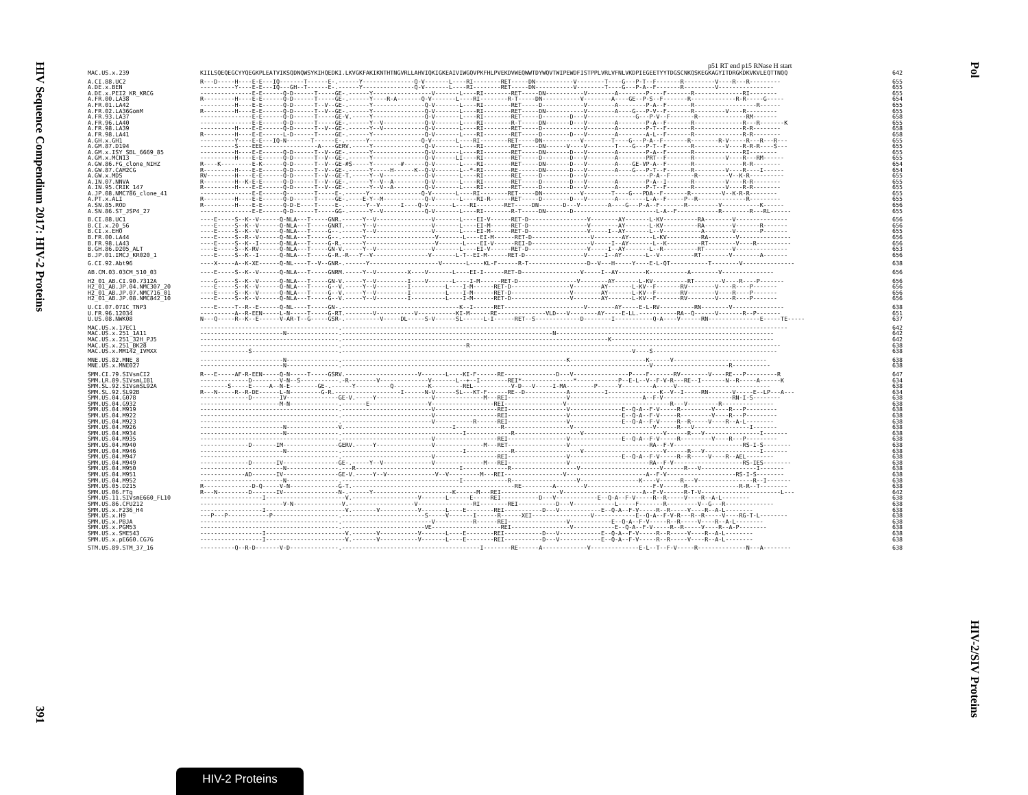HIV Sequence Compendium 2017: HIV-2 Proteins
391
Pol
HIV-2/SIV Proteins
p51 RT end p15 RNase H start
| MAC.US.x.239 | KIILSQEQEGCYYQEGKPLEATVIKSQDNQWSYKIHQEDKI.LKVGKFAKIKNTHTNGVRLLAHVIQKIGKEAIVIWGQVPKFHLPVEKDVWEQWWTDYWQVTWIPEWDFISTPPLVRLVFNLVKDPIEGEETYYTDGSCNKQSKEGKAGYITDRGKDKVKVLEQTTNQQ | 642 |
| A.CI.88.UC2 | R---D-----H----E-E---IQ-------T------E-.------Y---------------Q-V-------L----RI--------RET-----DN-----------V--------T----G---P-T--F-------R---------V----R---R--------- | 655 |
| A.DE.x.BEN | ----------Y----E-E---IQ---GH--T------E-.------Y---------------Q-V-------L----RI--------RET-----DN-----------V--------T----G---P-A--F-------R---------V---------------- | 655 |
| A.DE.x.PEI2_KR_KRCG | ---------------E-E------Q-D------T-----GE-.------Y-----------------V-------L----RI--------RET-----DN-----------V--------A--------P----F-------R--------------RI-------- | 655 |
| A.FR.00.LA38 | R---------H----E-E------Q-D------T-----GE-.------Y----R-A-------Q-V-------L----RI--------R-T-----DN-----------V--------A----GE--P-S--F-------R-------------R-R-----G----- | 654 |
| A.FR.01.LA42 | ----------H----E-E------Q-D------T--V--GE-.------Y---------------Q-V-------L----RI--------RET-----D------------V--------A--------P-A--F-------R------------------R------ | 655 |
| A.FR.02.LA36GomM | R---------H----E-E------Q-D------T--V--GE-.------Y---------------Q-V-------L----RI--------RET-----DN-----------V--------A----G---P-V--F-------R---------V----R--------- | 655 |
| A.FR.93.LA37 | ---------------E-E------Q-D------T-----GE-V.-----Y---------------Q-V-------L----RI--------RET-----D--------D---V--------------G---P-V--F-------R--------------RM------- | 658 |
| A.FR.96.LA40 | ---------------E-E------Q-D------T-----GE-.------Y--V------------Q-V-------L----RI--------R-T-----DN-------D---V--------A--------P-A--F-------R--------------R---R-------K | 655 |
| A.FR.98.LA39 | ----------H----E-E------Q-D------T--V--GE-.------Y--V------------Q-V-------L----RI--------RET-----D------------V--------A--------P-T--F-------R--------------R-R-------- | 658 |
| A.FR.98.LA41 | R---------H----E-E------L-D------T-----GE-.------Y---------------Q-V-------L----RI--------RET-----D--------D---V--------A--------A-L--F-------R--------------R-R-------- | 658 |
| A.GH.x.GH1 | ----------Y----E-E---IQ-N-------T------E-.------Y---------------Q-V-------L----RI--------RET-----DN-----------V--------T----G---P-A--F-------R--------R-V-----R---R---R--- | 655 |
| A.GM.87.D194 | ----------S----EEE----------------A----GERV.-----Y---------------Q-V-------L----RI--------RET-----DN------V----V--------T----G---P-T--F-------R---------V----R-R-R----S--- | 655 |
| A.GM.x.ISY_SBL_6669_85 | ----------H----E-E------Q-D------T--V--GE-.------Y---------------Q-V-------L----RI--------RET-----DN-------D---V--------A--------P-A--F-------R--------------RI-------- | 655 |
| A.GM.x.MCN13 | ----------H----E-E------Q-D------T--V--GE-.------Y---------------Q-V------LI----RI--------RET-----D--------D---V--------A--------PRT--F-------R---------V----R---RM------ | 655 |
| A.GW.86.FG_clone_NIHZ | R----K---------E-K------Q-D------T--V--GE-#S-----Y--------#------Q-V-------L----RI--------RET-----DN-------D---V--------A----GE-VP-A--F-------R--------------R-R-------- | 654 |
| A.GW.87.CAM2CG | R---------H----E-E------Q-D------T--V--GE-.------Y-----H------K--Q-V-------L--*-RI--------RE------DN-------D---V--------A----G---P-T--F-------R---------V----R----I------ | 654 |
| A.GW.x.MDS | RV--------H----E-E------Q-D------T--V--GE-T.-----Y--V------------Q-V-------L----RI--------REI-----D--------D---V------------------P-A--F-------R---------V--K-R---------- | 655 |
| A.IN.07.NNVA | R---------H--K-E-E------Q-D------T--V--GE-.------Y--V--A---------Q-V-------L----RI--------RET-----D--------D---V--------A--------P-A--I-------R---------V----R-R-------- | 655 |
| A.IN.95.CRIK_147 | R---------H----E-E------Q-D------T--V--GE-.------Y--V--A---------Q-V-------L----RI--------RET-----D--------D---V--------A--------P-T--F-------R---------V----R-R-------- | 655 |
| A.JP.08.NMC786_clone_41 | ---------------E-E------Q--------T-----E-.------Y---------------Q-V-------L----RI--------RET-----DN-----------V--------T----G---PDA--F-------R---------V--K-R-R-------- | 655 |
| A.PT.x.ALI | R---------H----E-E------Q-D------T-----GE-.----E-Y--M------------Q-V-------L----RI-R------RET-----D--------D---V--------A--------L-A--F-----P--R--------------R--------- | 655 |
| A.SN.85.ROD | R---------H----E-E------Q-D-E----T-----E-.------Y--V------I----Q-V-------L----RI--------RET-----DN-------D---V--------A----G---P-A--F-------R---------V-----------K------ | 656 |
| A.SN.86.ST_JSP4_27 | ---------------E-E------Q-D------T-----GG-.------Y--V------------Q-V-------L----RI--------R-T-----DN-------D------------------------L-A--F------------R--------R---RL------ | 655 |
| B.CI.88.UC1 | ----E-----S--K--V------Q-NLA---T-----GNR.------Y--V----------------V-------L----EI-V------RET-D-----------------V--------AY-------L-KV----------RA--------V--------------- | 656 |
| B.CI.x.20_56 | ----E-----S--K--V------Q-NLA---T-----GNRT.-----Y--V----------------V-------L----EI-M------RET-D-----------------V--------AY-------L-KV----------RA--------V-------R------- | 656 |
| B.CI.x.EHO | ----E-----S--K--V------Q-NLA---T-----G--.------Y--V----------------V-------L----EI-M------RET-D-----------------V-----I--AY-------L--V-----------A--------V-------P------- | 655 |
| B.FR.00.LA44 | ----E-----S--R--V------Q-NLA---T-----G--.------Y--------------------V-------L----EI-M------RET-D-----------------V--------AY-------L-KV----------RA--------V--------------- | 656 |
| B.FR.98.LA43 | ----E-----S--K--I------Q-NLA---T-----G-R.------Y--------------------V-------L----EI-V------REI-D-----------------V-----I--AY-------L--K----------RT--------V----R---------- | 656 |
| B.GH.86.D205_ALT | ----E-----S--K-RV------Q-NLA---T-----GN-V.-----Y--V----------------V-------L----EI-V------RET-D-----------------V-----I--AY-------L--R----------RT--------V--------------- | 653 |
| B.JP.01.IMCJ_KR020_1 | ----E-----S--K--I------Q-NLA---T-----G-R.-R---Y--V----------------V-------L-T--EI-M------RET-D-----------------V-----I--AY-------L--V----------RT--------V--------A------- | 656 |
| G.CI.92.Abt96 | ----X-----A--K-XE------Q-NL----T--V--GNR-.------Y--------------------V-------L----KL-F------R-T-----------------D--V---H-----Y----E-L-QT-----------T--------V--------------- | 638 |
| AB.CM.03.03CM_510_03 | ----E-----S--K--V------Q-NLA---T-----GNRM.-----Y--V---------X----V-------L----EI-I------RET-D-----------------V-----I--AY--------K-----------A--------V--------------- | 656 |
| H2_01_AB.CI.90.7312A | ----G-----S--K--V------Q-NLA---T-----GN-V.-----Y--V---------I----V-------L----I-M------RET-D-----------------V--------AY-------L-KV----------RT--------V----R----P------- | 656 |
| H2_01_AB.JP.04.NMC307_20 | ----E-----S--K--V------Q-NLA---T-----G--V.-----Y--V---------I----------L----I-M------RET-D-----------------V--------AY-------L-KV--F-------RV--------V----R----P------- | 656 |
| H2_01_AB.JP.07.NMC716_01 | ----E-----S--K--V------Q-NLA---T-----G--V.-----Y--V---------I----------L----I-M------RET-D-----------------V--------AY-------L-KV--F-------RV--------V----R----P------- | 656 |
| H2_01_AB.JP.08.NMC842_10 | ----E-----S--K--V------Q-NLA---T-----G--V.-----Y--V---------I----------L----I-M------RET-D-----------------V--------AY-------L-KV--F-------RV--------V----R----P------- | 656 |
| U.CI.07.07IC_TNP3 | ----E-----T--R--E------Q-NL----T-----GN-.----------------------------------K--I------RET-----------------------V--------AY-----E-L-RV----------RN--------V--------------- | 638 |
| U.FR.96.12034 | ----------A--R-EEN-----L-N-----T-----G-RT.--------V-----------V-----------KI-M------RE--------------VLD---V--------AY-----E-LL.-----------RA--Q------V-------R--P------- | 651 |
| U.US.08.NWK08 | N---Q-----R--K--E------V-AR-T--G-----GSR-.----------V-----DL-----S-V------SL------L-I------RET--S-------------D--------I-----------Q-A----V------RN---------------E-----TE----- | 637 |
| MAC.US.x.17EC1 | ----------------------------------------.--------------------------------------------------------------------------------------------------------------------------------- | 642 |
| MAC.US.x.251_1A11 | ------------------------N---------------.-------------------------------------------------------------N--------------------------------------------------------------- | 642 |
| MAC.US.x.251_32H_PJ5 | ----------------------------------------.-----------------------------------------------------------------------------K----------------------------------------------- | 642 |
| MAC.US.x.251_BK28 | ----------------------------------------.------------------------------------R------------------------------------------------------------------------------------------ | 638 |
| MAC.US.x.MM142_IVMXX | --------------S-------------------------.------------------------------------------------------------------------------------V----S------------------------------------ | 638 |
| MNE.US.82.MNE_8 | ------------------------N---------------.-----------------------------------------------------------------K----------------------K------V--------------------------- | 638 |
| MNE.US.x.MNE027 | ------------------------N---------------.-----------------------------------------------------------------------------------------V----------------------R----------- | 638 |
| SMM.CI.79.SIVsmCI2 | R---E-----AF-R-EEN-----Q-N-----T-----GSRV.---------------------V-------L----KI-F------RE---------------D---V----------------P----F-------RV--------V----RE---P---------R | 647 |
| SMM.LR.89.SIVsmLIB1 | --------------D--------V-N--S-----------.-R--------V--------------V-------L--+--I--------REI*---------------*------------P--E-L--V--F-V-R---RE--I-------N--R-----A------K | 634 |
| SMM.SL.92.SIVsmSL92A | --------S-----E-----A--N-E--------GE-.------Y----------Q----------K---------REL-----------V-D---V-----I-MA--------P------V---------A-----V--------------------------- | 638 |
| SMM.SL.92.SL92B | R---N-----R--R-DE------L-N---------G-R.-------------------I------N-V------SL---KT-F------RE--D------------A----------I---------------K--V--I-----RN-------V-----E--LP---A--- | 634 |
| SMM.US.04.G078 | --------------D--------IV---------------GE-V.-----Y----------------V--------------M---REI-----------------V---------------------A--F-V--------------------RN-I-S-------- | 638 |
| SMM.US.04.G932 | -----------------------M-N--------------.-------E-----------------V------------------REI-----------------V------------------------------R---V---------R--------------- | 638 |
| SMM.US.04.M919 | ----------------------------------------.--------------------------V------------------REI-----------------V---------------E--Q-A--F-V-----R---------V----R---P--------- | 638 |
| SMM.US.04.M922 | ----------------------------------------.--------------------------V------------------REI-----------------V---------------E--Q-A--F-V-----R---------V----R---P--------- | 638 |
| SMM.US.04.M923 | ----------------------------------------.--------------------------V-----------R------REI-----------------V---------------E--Q-A--F-V-----R--R-----V----R--A-L-------- | 638 |
| SMM.US.04.M926 | ------------------------N---------------V.-------------------------------I-------------R-------------------V-----------------------V------R---V----------------I------- | 638 |
| SMM.US.04.M934 | ------------------------N---------------.-----------------------------------I-------------R-------------------V-----------------------V------R---V----------------I------- | 638 |
| SMM.US.04.M935 | ----------------------------------------.--------------------------V------------------REI-----------------V---------------E--Q-A--F-V-----R---------V----R---P--------- | 638 |
| SMM.US.04.M940 | --------------D-------IM----------------GERV.-----Y----------------V--------------M---RET-----------------V-----------------------RA--F-V--------------------RS-I-S-------- | 638 |
| SMM.US.04.M946 | ------------------------N---------------.-----------------------------------I-------------R-------------------V-----------------------V------R---V----------------I------- | 638 |
| SMM.US.04.M947 | ----------------------------------------.--------------------------V------------------REI-----------------V---------------E--Q-A--F-V-----R--R-----V----R--AEL-------- | 638 |
| SMM.US.04.M949 | --------------D-------IV----------------GE-.-----Y--V--------------V--------------M---REI-----------------V-----------------------RA--F-V--------------------RS-IES-------- | 638 |
| SMM.US.04.M950 | ------------------------N---------------.---R------------------------------I-------------R-------------------V-----------------------V------R---V----------------I------- | 638 |
| SMM.US.04.M951 | -------------AD-------IV----------------GE-V.-----Y--V--------------V--V---------M---REI-----------------V-----------------------A--F-V--------------------RS-I-S-------- | 638 |
| SMM.US.04.M952 | ------------------------N---------------.----------------------------------I-------------R-------------------V-----------------K----V------R---V----------------R--I------- | 638 |
| SMM.US.05.D215 | R--------------D-Q-----V-N--------------G-T.-----------------------------------------------RE---------A--------V-------------------F-V------R---------------R-R--T-------- | 638 |
| SMM.US.06.FTq | R---N---------D-------IV----------------N-.------Y-----------------------K------M---REI-----------------V-----------------------A--F-V------R-T-V-----------------------L--- | 642 |
| SMM.US.11.SIVsmE660_FL10 | ------------------I-----------------------V.-------------------V-------L------E-----REI-----------D---V------------E--Q-A--F-V-----R--R-----V----R--A-L-------- | 638 |
| SMM.US.86.CFU212 | ------------------------V-N--------------V.-------------------V----------------RI--------REI-----------D---V------------L-----F-------R---------V--G---R-------------- | 638 |
| SMM.US.x.F236_H4 | ------------------I-----------------------V.-------V-----------V-------L----E--------REI-----------D---V------------E--Q-A--F-V-----R--R-----V----R--A-L-------- | 638 |
| SMM.US.x.H9 | ---P---P------------P-------------------.------------------------S-----V-------I------R------XEI-----------------V------------E--Q-A--F-V-R---R--R-----V----RG-T-L-------- | 638 |
| SMM.US.x.PBJA | ----------------------------------------.--------------------------V-----------R------REI-----------------V------------E--Q-A--F-V-----R--R-----V----R--A-L-------- | 638 |
| SMM.US.x.PGM53 | ----------------------------------------.------------------------VE--------------------REI-----------------V------------E--Q-A--F-V-----R--R-----V----R--A-P-------- | 638 |
| SMM.US.x.SME543 | ------------------I-----------------------V.-------V-----------V-------L----E--------REI-----------D---V------------E--Q-A--F-V-----R--R-----V----R--A-L-------- | 638 |
| SMM.US.x.pE660.CG7G | ------------------I-----------------------V.-------V-----------V-------L----E--------REI-----------D---V------------E--Q-A--F-V-----R--R-----V----R--A-L-------- | 638 |
| STM.US.89.STM_37_16 | ----------Q--R-D-------V-D--------------.----------------------------------------I--------RE------A-------------V--------------E-L--T--F-V-----R--------------N---A-------- | 638 |
HIV-2 Proteins